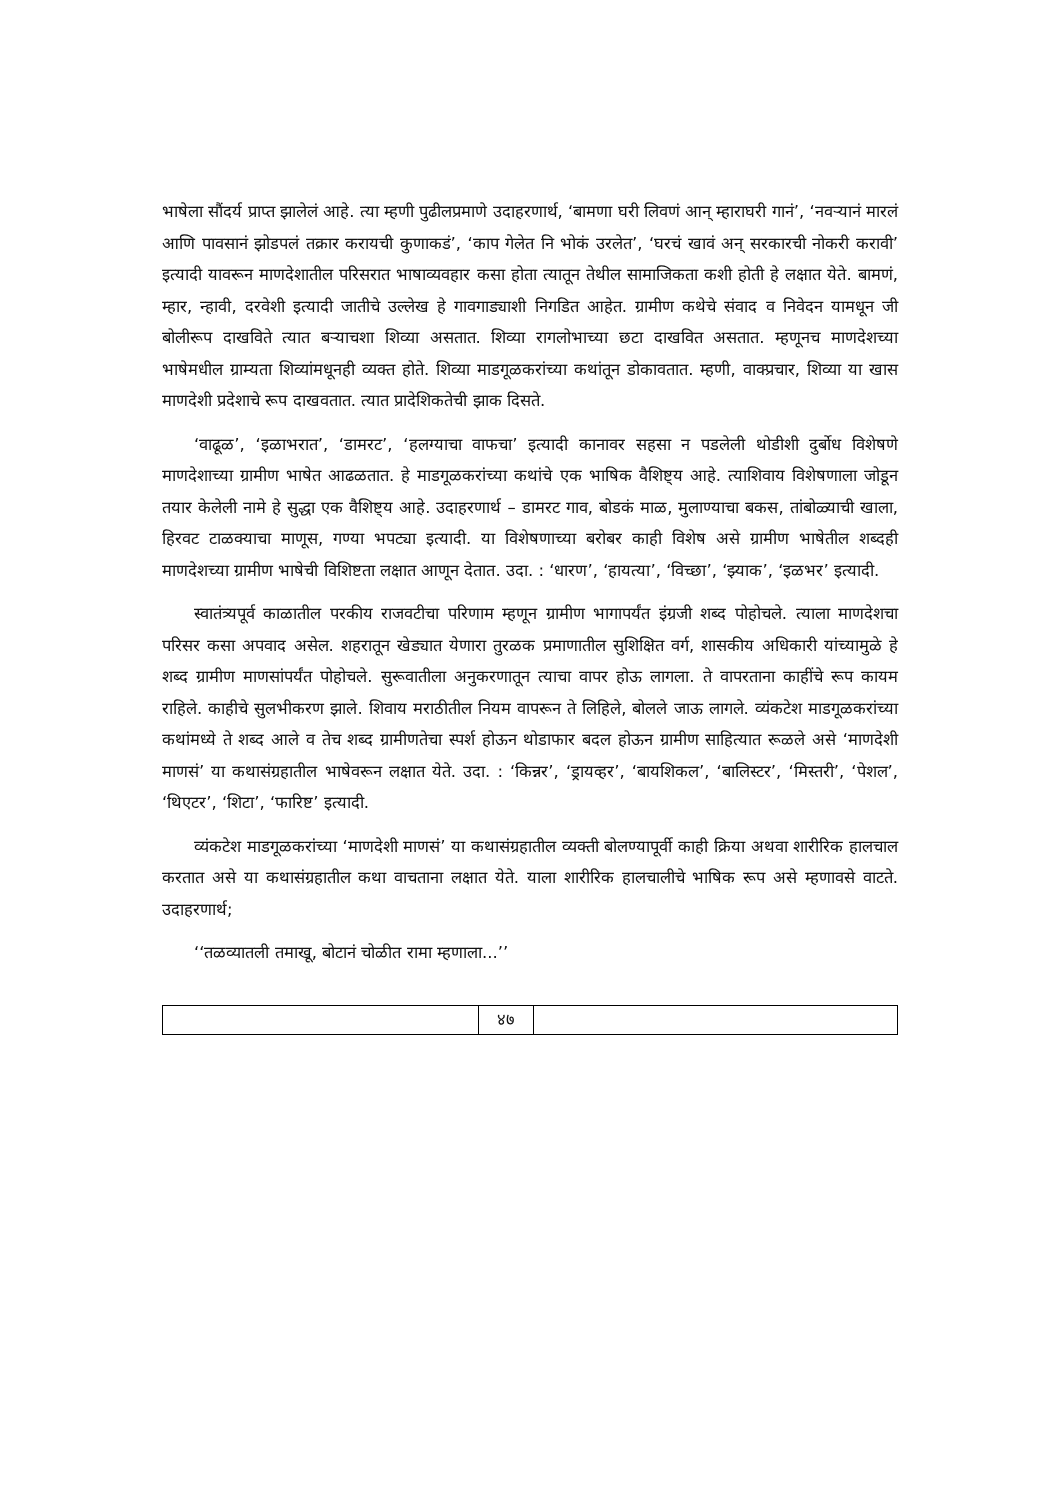भाषेला सौंदर्य प्राप्त झालेलं आहे. त्या म्हणी पुढीलप्रमाणे उदाहरणार्थ, ‘बामणा घरी लिवणं आन् म्हाराघरी गानं’, ‘नवऱ्यानं मारलं आणि पावसानं झोडपलं तक्रार करायची कुणाकडं’, ‘काप गेलेत नि भोकं उरलेत’, ‘घरचं खावं अन् सरकारची नोकरी करावी’ इत्यादी यावरून माणदेशातील परिसरात भाषाव्यवहार कसा होता त्यातून तेथील सामाजिकता कशी होती हे लक्षात येते. बामणं, म्हार, न्हावी, दरवेशी इत्यादी जातीचे उल्लेख हे गावगाड्याशी निगडित आहेत. ग्रामीण कथेचे संवाद व निवेदन यामधून जी बोलीरूप दाखविते त्यात बऱ्याचशा शिव्या असतात. शिव्या रागलोभाच्या छटा दाखवित असतात. म्हणूनच माणदेशच्या भाषेमधील ग्राम्यता शिव्यांमधूनही व्यक्त होते. शिव्या माडगूळकरांच्या कथांतून डोकावतात. म्हणी, वाक्प्रचार, शिव्या या खास माणदेशी प्रदेशाचे रूप दाखवतात. त्यात प्रादेशिकतेची झाक दिसते.
‘वाढूळ’, ‘इळाभरात’, ‘डामरट’, ‘हलग्याचा वाफचा’ इत्यादी कानावर सहसा न पडलेली थोडीशी दुर्बोध विशेषणे माणदेशाच्या ग्रामीण भाषेत आढळतात. हे माडगूळकरांच्या कथांचे एक भाषिक वैशिष्ट्य आहे. त्याशिवाय विशेषणाला जोडून तयार केलेली नामे हे सुद्धा एक वैशिष्ट्य आहे. उदाहरणार्थ – डामरट गाव, बोडकं माळ, मुलाण्याचा बकस, तांबोळ्याची खाला, हिरवट टाळक्याचा माणूस, गण्या भपट्या इत्यादी. या विशेषणाच्या बरोबर काही विशेष असे ग्रामीण भाषेतील शब्दही माणदेशच्या ग्रामीण भाषेची विशिष्टता लक्षात आणून देतात. उदा. : ‘धारण’, ‘हायत्या’, ‘विच्छा’, ‘झ्याक’, ‘इळभर’ इत्यादी.
स्वातंत्र्यपूर्व काळातील परकीय राजवटीचा परिणाम म्हणून ग्रामीण भागापर्यंत इंग्रजी शब्द पोहोचले. त्याला माणदेशचा परिसर कसा अपवाद असेल. शहरातून खेड्यात येणारा तुरळक प्रमाणातील सुशिक्षित वर्ग, शासकीय अधिकारी यांच्यामुळे हे शब्द ग्रामीण माणसांपर्यंत पोहोचले. सुरूवातीला अनुकरणातून त्याचा वापर होऊ लागला. ते वापरताना काहींचे रूप कायम राहिले. काहीचे सुलभीकरण झाले. शिवाय मराठीतील नियम वापरून ते लिहिले, बोलले जाऊ लागले. व्यंकटेश माडगूळकरांच्या कथांमध्ये ते शब्द आले व तेच शब्द ग्रामीणतेचा स्पर्श होऊन थोडाफार बदल होऊन ग्रामीण साहित्यात रूळले असे ‘माणदेशी माणसं’ या कथासंग्रहातील भाषेवरून लक्षात येते. उदा. : ‘किन्नर’, ‘ड्रायव्हर’, ‘बायशिकल’, ‘बालिस्टर’, ‘मिस्तरी’, ‘पेशल’, ‘थिएटर’, ‘शिटा’, ‘फारिष्ट’ इत्यादी.
व्यंकटेश माडगूळकरांच्या ‘माणदेशी माणसं’ या कथासंग्रहातील व्यक्ती बोलण्यापूर्वी काही क्रिया अथवा शारीरिक हालचाल करतात असे या कथासंग्रहातील कथा वाचताना लक्षात येते. याला शारीरिक हालचालीचे भाषिक रूप असे म्हणावसे वाटते. उदाहरणार्थ;
‘‘तळव्यातली तमाखू, बोटानं चोळीत रामा म्हणाला...’’
४७